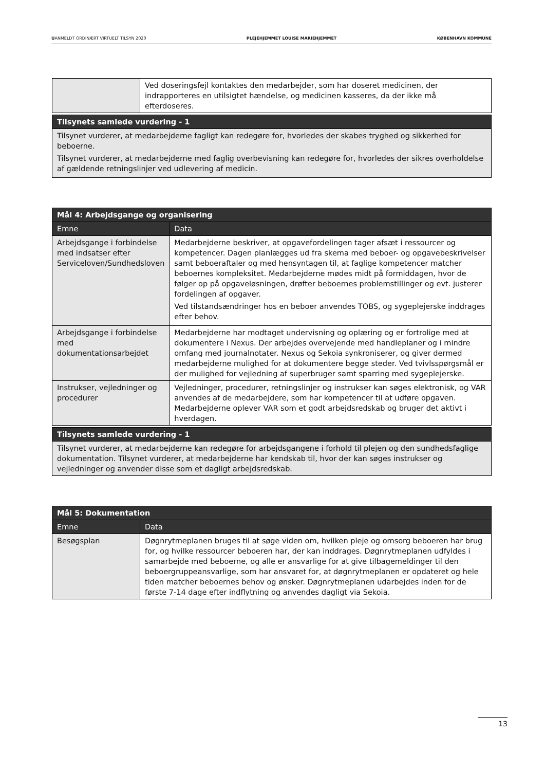UANMELDT ORDINÆRT VIRTUELT TILSYN 2020 PLEJEHJEMMET LOUISE MARIEHJEMMET KØBENHAVN KOMMUNE
| | Ved doseringsfejl kontaktes den medarbejder, som har doseret medicinen, der indrapporteres en utilsigtet hændelse, og medicinen kasseres, da der ikke må efterdoseres. |
| Tilsynets samlede vurdering - 1 |
| --- |
| Tilsynet vurderer, at medarbejderne fagligt kan redegøre for, hvorledes der skabes tryghed og sikkerhed for beboerne. Tilsynet vurderer, at medarbejderne med faglig overbevisning kan redegøre for, hvorledes der sikres overholdelse af gældende retningslinjer ved udlevering af medicin. |
| Mål 4: Arbejdsgange og organisering | |
| --- | --- |
| Emne | Data |
| Arbejdsgange i forbindelse med indsatser efter Serviceloven/Sundhedsloven | Medarbejderne beskriver, at opgavefordelingen tager afsæt i ressourcer og kompetencer. Dagen planlægges ud fra skema med beboer- og opgavebeskrivelser samt beboeraftaler og med hensyntagen til, at faglige kompetencer matcher beboernes kompleksitet. Medarbejderne mødes midt på formiddagen, hvor de følger op på opgaveløsningen, drøfter beboernes problemstillinger og evt. justerer fordelingen af opgaver. Ved tilstandsændringer hos en beboer anvendes TOBS, og sygeplejerske inddrages efter behov. |
| Arbejdsgange i forbindelse med dokumentationsarbejdet | Medarbejderne har modtaget undervisning og oplæring og er fortrolige med at dokumentere i Nexus. Der arbejdes overvejende med handleplaner og i mindre omfang med journalnotater. Nexus og Sekoia synkroniserer, og giver dermed medarbejderne mulighed for at dokumentere begge steder. Ved tvivlsspørgsmål er der mulighed for vejledning af superbruger samt sparring med sygeplejerske. |
| Instrukser, vejledninger og procedurer | Vejledninger, procedurer, retningslinjer og instrukser kan søges elektronisk, og VAR anvendes af de medarbejdere, som har kompetencer til at udføre opgaven. Medarbejderne oplever VAR som et godt arbejdsredskab og bruger det aktivt i hverdagen. |
| Tilsynets samlede vurdering - 1 |
| --- |
| Tilsynet vurderer, at medarbejderne kan redegøre for arbejdsgangene i forhold til plejen og den sundhedsfaglige dokumentation. Tilsynet vurderer, at medarbejderne har kendskab til, hvor der kan søges instrukser og vejledninger og anvender disse som et dagligt arbejdsredskab. |
| Mål 5: Dokumentation | |
| --- | --- |
| Emne | Data |
| Besøgsplan | Døgnrytmeplanen bruges til at søge viden om, hvilken pleje og omsorg beboeren har brug for, og hvilke ressourcer beboeren har, der kan inddrages. Døgnrytmeplanen udfyldes i samarbejde med beboerne, og alle er ansvarlige for at give tilbagemeldinger til den beboergruppeansvarlige, som har ansvaret for, at døgnrytmeplanen er opdateret og hele tiden matcher beboernes behov og ønsker. Døgnrytmeplanen udarbejdes inden for de første 7-14 dage efter indflytning og anvendes dagligt via Sekoia. |
13